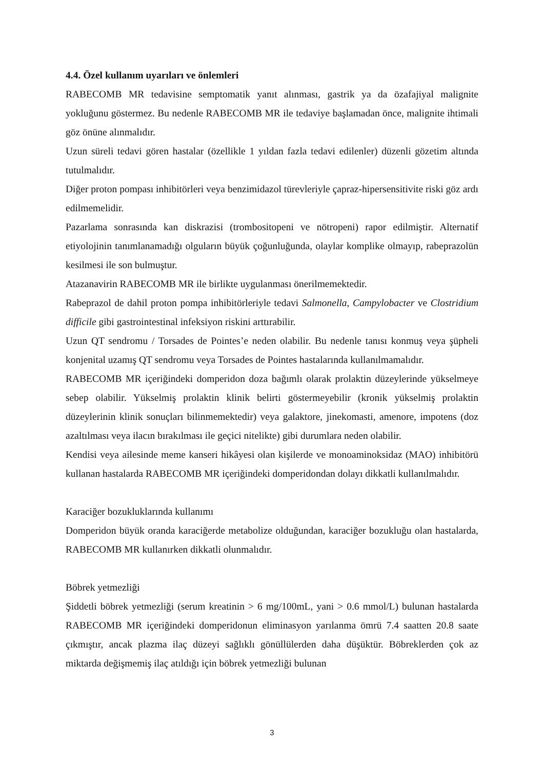4.4. Özel kullanım uyarıları ve önlemleri
RABECOMB MR tedavisine semptomatik yanıt alınması, gastrik ya da özafajiyal malignite yokluğunu göstermez. Bu nedenle RABECOMB MR ile tedaviye başlamadan önce, malignite ihtimali göz önüne alınmalıdır.
Uzun süreli tedavi gören hastalar (özellikle 1 yıldan fazla tedavi edilenler) düzenli gözetim altında tutulmalıdır.
Diğer proton pompası inhibitörleri veya benzimidazol türevleriyle çapraz-hipersensitivite riski göz ardı edilmemelidir.
Pazarlama sonrasında kan diskrazisi (trombositopeni ve nötropeni) rapor edilmiştir. Alternatif etiyolojinin tanımlanamadığı olguların büyük çoğunluğunda, olaylar komplike olmayıp, rabeprazolün kesilmesi ile son bulmuştur.
Atazanavirin RABECOMB MR ile birlikte uygulanması önerilmemektedir.
Rabeprazol de dahil proton pompa inhibitörleriyle tedavi Salmonella, Campylobacter ve Clostridium difficile gibi gastrointestinal infeksiyon riskini arttırabilir.
Uzun QT sendromu / Torsades de Pointes’e neden olabilir. Bu nedenle tanısı konmuş veya şüpheli konjenital uzamış QT sendromu veya Torsades de Pointes hastalarında kullanılmamalıdır.
RABECOMB MR içeriğindeki domperidon doza bağımlı olarak prolaktin düzeylerinde yükselmeye sebep olabilir. Yükselmiş prolaktin klinik belirti göstermeyebilir (kronik yükselmiş prolaktin düzeylerinin klinik sonuçları bilinmemektedir) veya galaktore, jinekomasti, amenore, impotens (doz azaltılması veya ilacın bırakılması ile geçici nitelikte) gibi durumlara neden olabilir.
Kendisi veya ailesinde meme kanseri hikâyesi olan kişilerde ve monoaminoksidaz (MAO) inhibitörü kullanan hastalarda RABECOMB MR içeriğindeki domperidondan dolayı dikkatli kullanılmalıdır.
Karaciğer bozukluklarında kullanımı
Domperidon büyük oranda karaciğerde metabolize olduğundan, karaciğer bozukluğu olan hastalarda, RABECOMB MR kullanırken dikkatli olunmalıdır.
Böbrek yetmezliği
Şiddetli böbrek yetmezliği (serum kreatinin > 6 mg/100mL, yani > 0.6 mmol/L) bulunan hastalarda RABECOMB MR içeriğindeki domperidonun eliminasyon yarılanma ömrü 7.4 saatten 20.8 saate çıkmıştır, ancak plazma ilaç düzeyi sağlıklı gönüllülerden daha düşüktür. Böbreklerden çok az miktarda değişmemiş ilaç atıldığı için böbrek yetmezliği bulunan
3